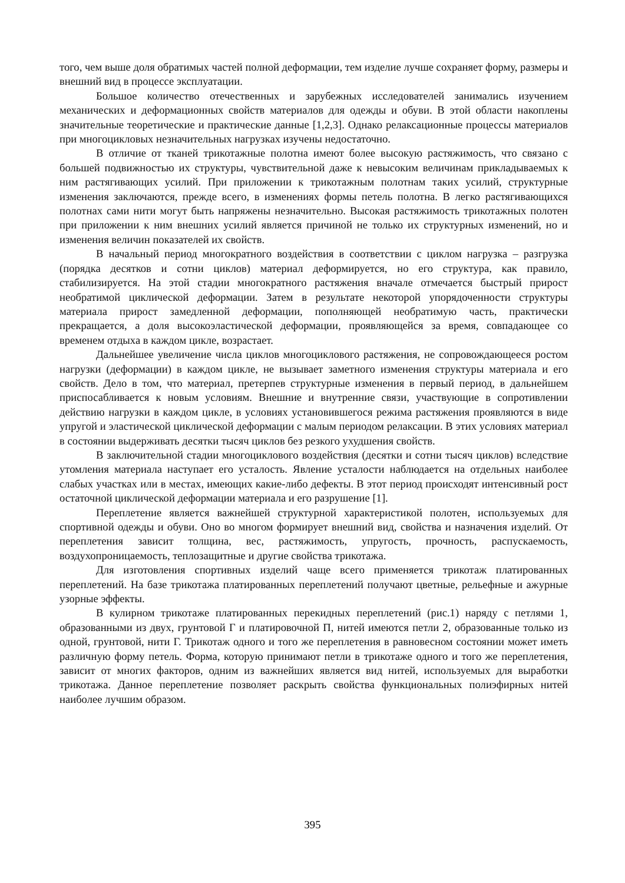того, чем выше доля обратимых частей полной деформации, тем изделие лучше сохраняет форму, размеры и внешний вид в процессе эксплуатации.
Большое количество отечественных и зарубежных исследователей занимались изучением механических и деформационных свойств материалов для одежды и обуви. В этой области накоплены значительные теоретические и практические данные [1,2,3]. Однако релаксационные процессы материалов при многоцикловых незначительных нагрузках изучены недостаточно.
В отличие от тканей трикотажные полотна имеют более высокую растяжимость, что связано с большей подвижностью их структуры, чувствительной даже к невысоким величинам прикладываемых к ним растягивающих усилий. При приложении к трикотажным полотнам таких усилий, структурные изменения заключаются, прежде всего, в изменениях формы петель полотна. В легко растягивающихся полотнах сами нити могут быть напряжены незначительно. Высокая растяжимость трикотажных полотен при приложении к ним внешних усилий является причиной не только их структурных изменений, но и изменения величин показателей их свойств.
В начальный период многократного воздействия в соответствии с циклом нагрузка – разгрузка (порядка десятков и сотни циклов) материал деформируется, но его структура, как правило, стабилизируется. На этой стадии многократного растяжения вначале отмечается быстрый прирост необратимой циклической деформации. Затем в результате некоторой упорядоченности структуры материала прирост замедленной деформации, пополняющей необратимую часть, практически прекращается, а доля высокоэластической деформации, проявляющейся за время, совпадающее со временем отдыха в каждом цикле, возрастает.
Дальнейшее увеличение числа циклов многоциклового растяжения, не сопровождающееся ростом нагрузки (деформации) в каждом цикле, не вызывает заметного изменения структуры материала и его свойств. Дело в том, что материал, претерпев структурные изменения в первый период, в дальнейшем приспосабливается к новым условиям. Внешние и внутренние связи, участвующие в сопротивлении действию нагрузки в каждом цикле, в условиях установившегося режима растяжения проявляются в виде упругой и эластической циклической деформации с малым периодом релаксации. В этих условиях материал в состоянии выдерживать десятки тысяч циклов без резкого ухудшения свойств.
В заключительной стадии многоциклового воздействия (десятки и сотни тысяч циклов) вследствие утомления материала наступает его усталость. Явление усталости наблюдается на отдельных наиболее слабых участках или в местах, имеющих какие-либо дефекты. В этот период происходят интенсивный рост остаточной циклической деформации материала и его разрушение [1].
Переплетение является важнейшей структурной характеристикой полотен, используемых для спортивной одежды и обуви. Оно во многом формирует внешний вид, свойства и назначения изделий. От переплетения зависит толщина, вес, растяжимость, упругость, прочность, распускаемость, воздухопроницаемость, теплозащитные и другие свойства трикотажа.
Для изготовления спортивных изделий чаще всего применяется трикотаж платированных переплетений. На базе трикотажа платированных переплетений получают цветные, рельефные и ажурные узорные эффекты.
В кулирном трикотаже платированных перекидных переплетений (рис.1) наряду с петлями 1, образованными из двух, грунтовой Г и платировочной П, нитей имеются петли 2, образованные только из одной, грунтовой, нити Г. Трикотаж одного и того же переплетения в равновесном состоянии может иметь различную форму петель. Форма, которую принимают петли в трикотаже одного и того же переплетения, зависит от многих факторов, одним из важнейших является вид нитей, используемых для выработки трикотажа. Данное переплетение позволяет раскрыть свойства функциональных полиэфирных нитей наиболее лучшим образом.
395